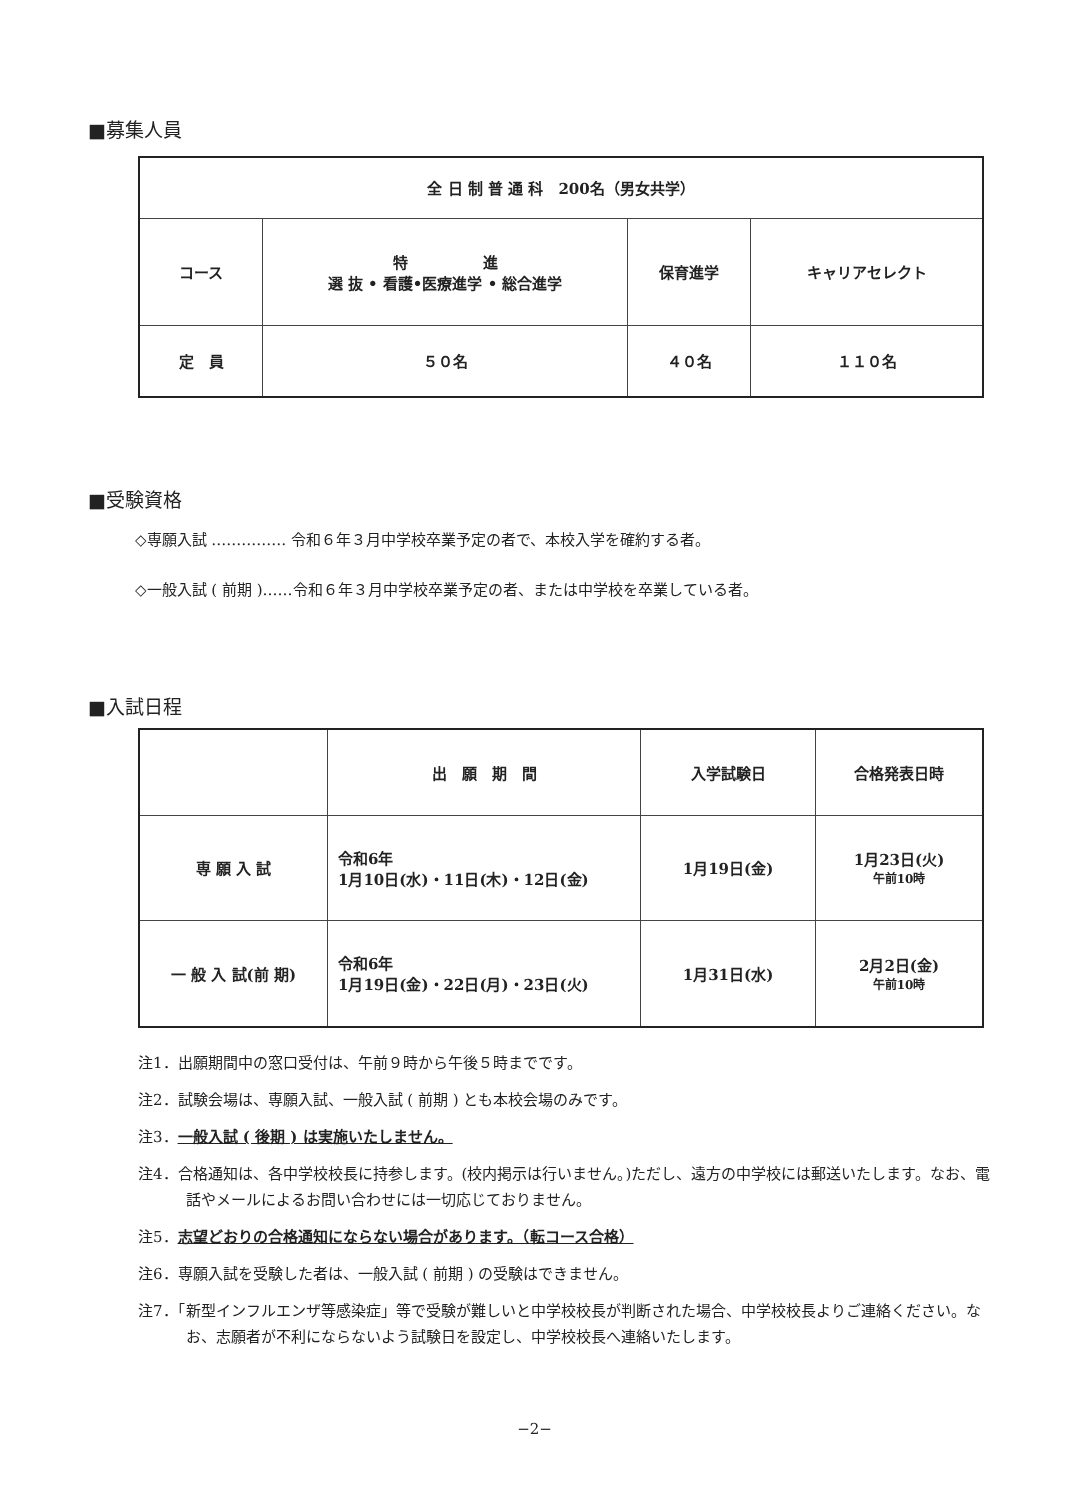■募集人員
| 全 日 制 普 通 科 200名（男女共学） | | | |
| コース | 特 進 選 抜 • 看護•医療進学 • 総合進学 | 保育進学 | キャリアセレクト |
| 定 員 | ５０名 | ４０名 | １１０名 |
■受験資格
◇専願入試 …………… 令和６年３月中学校卒業予定の者で、本校入学を確約する者。
◇一般入試 ( 前期 )……令和６年３月中学校卒業予定の者、または中学校を卒業している者。
■入試日程
| | 出 願 期 間 | 入学試験日 | 合格発表日時 |
| --- | --- | --- | --- |
| 専 願 入 試 | 令和6年 1月10日(水)・11日(木)・12日(金) | 1月19日(金) | 1月23日(火) 午前10時 |
| 一 般 入 試(前 期) | 令和6年 1月19日(金)・22日(月)・23日(火) | 1月31日(水) | 2月2日(金) 午前10時 |
注1．出願期間中の窓口受付は、午前９時から午後５時までです。
注2．試験会場は、専願入試、一般入試 ( 前期 ) とも本校会場のみです。
注3．一般入試 ( 後期 ) は実施いたしません。
注4．合格通知は、各中学校校長に持参します。(校内掲示は行いません。)ただし、遠方の中学校には郵送いたします。なお、電話やメールによるお問い合わせには一切応じておりません。
注5．志望どおりの合格通知にならない場合があります。（転コース合格）
注6．専願入試を受験した者は、一般入試 ( 前期 ) の受験はできません。
注7．「新型インフルエンザ等感染症」等で受験が難しいと中学校校長が判断された場合、中学校校長よりご連絡ください。なお、志願者が不利にならないよう試験日を設定し、中学校校長へ連絡いたします。
−2−